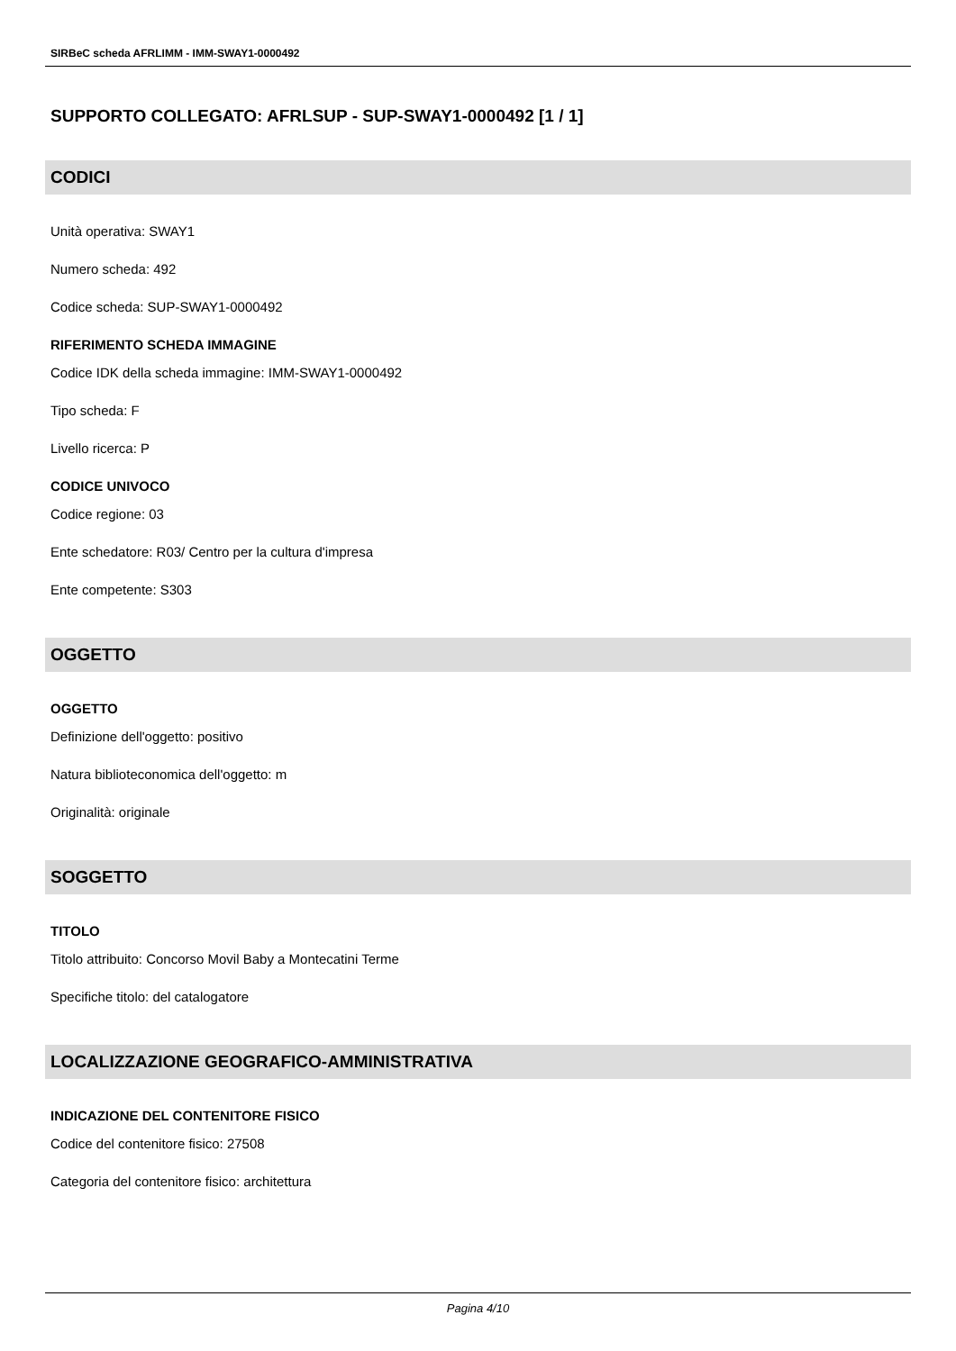SIRBeC scheda AFRLIMM - IMM-SWAY1-0000492
SUPPORTO COLLEGATO: AFRLSUP - SUP-SWAY1-0000492 [1 / 1]
CODICI
Unità operativa: SWAY1
Numero scheda: 492
Codice scheda: SUP-SWAY1-0000492
RIFERIMENTO SCHEDA IMMAGINE
Codice IDK della scheda immagine: IMM-SWAY1-0000492
Tipo scheda: F
Livello ricerca: P
CODICE UNIVOCO
Codice regione: 03
Ente schedatore: R03/ Centro per la cultura d'impresa
Ente competente: S303
OGGETTO
OGGETTO
Definizione dell'oggetto: positivo
Natura biblioteconomica dell'oggetto: m
Originalità: originale
SOGGETTO
TITOLO
Titolo attribuito: Concorso Movil Baby a Montecatini Terme
Specifiche titolo: del catalogatore
LOCALIZZAZIONE GEOGRAFICO-AMMINISTRATIVA
INDICAZIONE DEL CONTENITORE FISICO
Codice del contenitore fisico: 27508
Categoria del contenitore fisico: architettura
Pagina 4/10